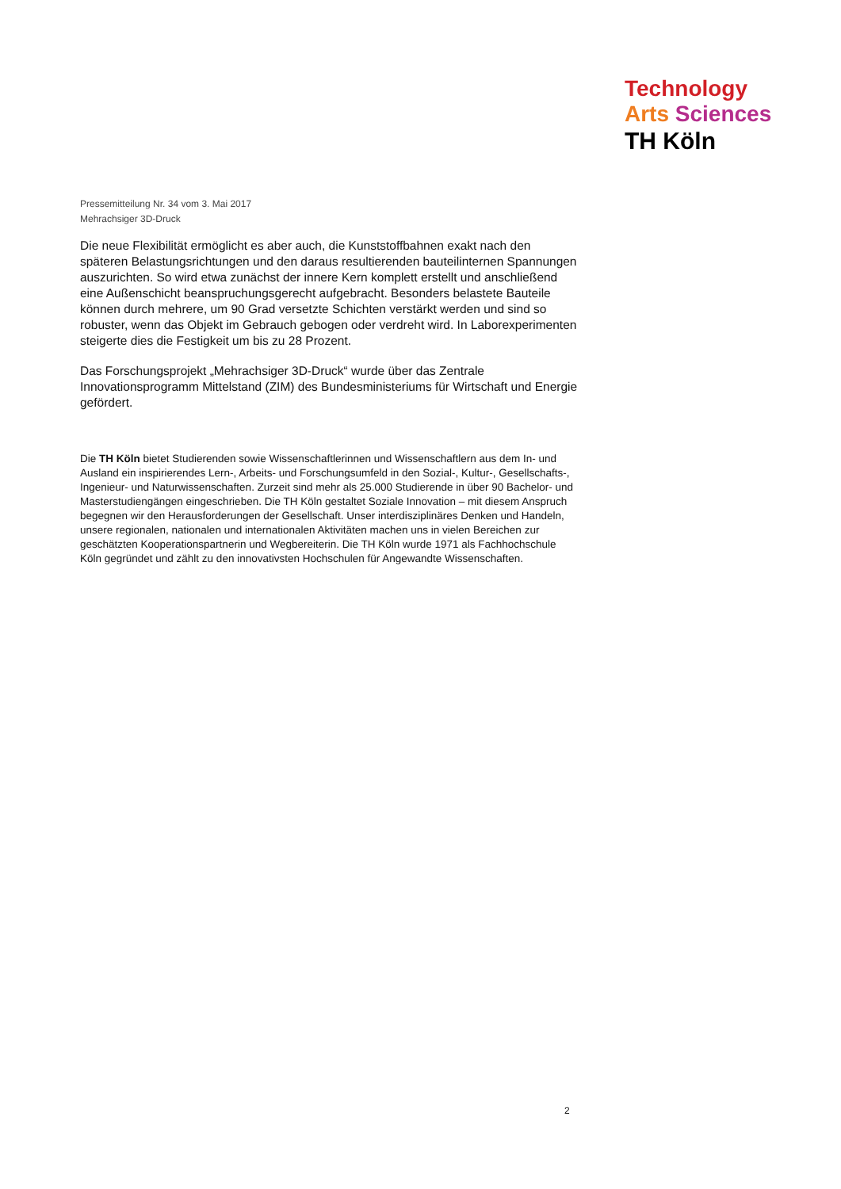Technology
Arts Sciences
TH Köln
Pressemitteilung Nr. 34 vom 3. Mai 2017
Mehrachsiger 3D-Druck
Die neue Flexibilität ermöglicht es aber auch, die Kunststoffbahnen exakt nach den späteren Belastungsrichtungen und den daraus resultierenden bauteilinternen Spannungen auszurichten. So wird etwa zunächst der innere Kern komplett erstellt und anschließend eine Außenschicht beanspruchungsgerecht aufgebracht. Besonders belastete Bauteile können durch mehrere, um 90 Grad versetzte Schichten verstärkt werden und sind so robuster, wenn das Objekt im Gebrauch gebogen oder verdreht wird. In Laborexperimenten steigerte dies die Festigkeit um bis zu 28 Prozent.
Das Forschungsprojekt „Mehrachsiger 3D-Druck“ wurde über das Zentrale Innovationsprogramm Mittelstand (ZIM) des Bundesministeriums für Wirtschaft und Energie gefördert.
Die TH Köln bietet Studierenden sowie Wissenschaftlerinnen und Wissenschaftlern aus dem In- und Ausland ein inspirierendes Lern-, Arbeits- und Forschungsumfeld in den Sozial-, Kultur-, Gesellschafts-, Ingenieur- und Naturwissenschaften. Zurzeit sind mehr als 25.000 Studierende in über 90 Bachelor- und Masterstudiengängen eingeschrieben. Die TH Köln gestaltet Soziale Innovation – mit diesem Anspruch begegnen wir den Herausforderungen der Gesellschaft. Unser interdisziplinäres Denken und Handeln, unsere regionalen, nationalen und internationalen Aktivitäten machen uns in vielen Bereichen zur geschätzten Kooperationspartnerin und Wegbereiterin. Die TH Köln wurde 1971 als Fachhochschule Köln gegründet und zählt zu den innovativsten Hochschulen für Angewandte Wissenschaften.
2